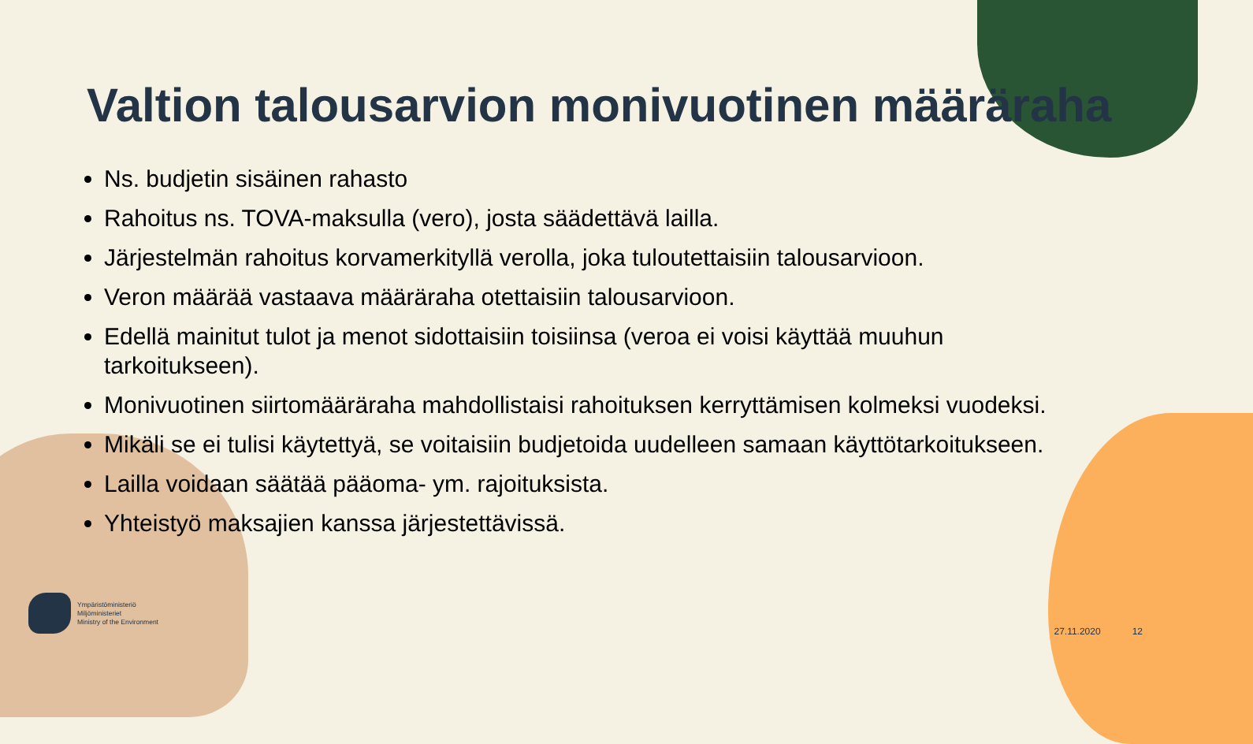Valtion talousarvion monivuotinen määräraha
Ns. budjetin sisäinen rahasto
Rahoitus ns. TOVA-maksulla (vero), josta säädettävä lailla.
Järjestelmän rahoitus korvamerkityllä verolla, joka tuloutettaisiin talousarvioon.
Veron määrää vastaava määräraha otettaisiin talousarvioon.
Edellä mainitut tulot ja menot sidottaisiin toisiinsa (veroa ei voisi käyttää muuhun tarkoitukseen).
Monivuotinen siirtomääräraha mahdollistaisi rahoituksen kerryttämisen kolmeksi vuodeksi.
Mikäli se ei tulisi käytettyä, se voitaisiin budjetoida uudelleen samaan käyttötarkoitukseen.
Lailla voidaan säätää pääoma- ym. rajoituksista.
Yhteistyö maksajien kanssa järjestettävissä.
Ympäristöministeriö
Miljöministeriet
Ministry of the Environment
27.11.2020 12